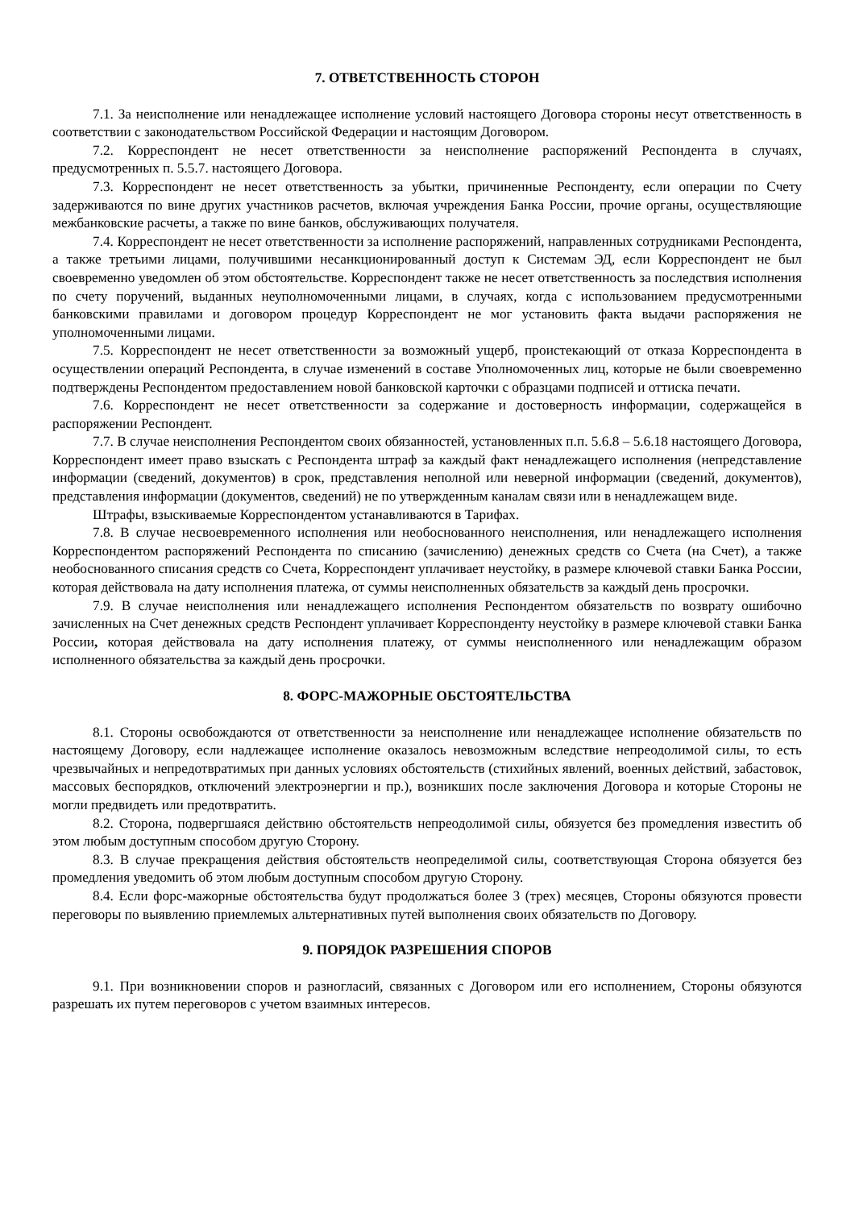7. ОТВЕТСТВЕННОСТЬ СТОРОН
7.1. За неисполнение или ненадлежащее исполнение условий настоящего Договора стороны несут ответственность в соответствии с законодательством Российской Федерации и настоящим Договором.
7.2. Корреспондент не несет ответственности за неисполнение распоряжений Респондента в случаях, предусмотренных п. 5.5.7. настоящего Договора.
7.3. Корреспондент не несет ответственность за убытки, причиненные Респонденту, если операции по Счету задерживаются по вине других участников расчетов, включая учреждения Банка России, прочие органы, осуществляющие межбанковские расчеты, а также по вине банков, обслуживающих получателя.
7.4. Корреспондент не несет ответственности за исполнение распоряжений, направленных сотрудниками Респондента, а также третьими лицами, получившими несанкционированный доступ к Системам ЭД, если Корреспондент не был своевременно уведомлен об этом обстоятельстве. Корреспондент также не несет ответственность за последствия исполнения по счету поручений, выданных неуполномоченными лицами, в случаях, когда с использованием предусмотренными банковскими правилами и договором процедур Корреспондент не мог установить факта выдачи распоряжения не уполномоченными лицами.
7.5. Корреспондент не несет ответственности за возможный ущерб, проистекающий от отказа Корреспондента в осуществлении операций Респондента, в случае изменений в составе Уполномоченных лиц, которые не были своевременно подтверждены Респондентом предоставлением новой банковской карточки с образцами подписей и оттиска печати.
7.6. Корреспондент не несет ответственности за содержание и достоверность информации, содержащейся в распоряжении Респондент.
7.7. В случае неисполнения Респондентом своих обязанностей, установленных п.п. 5.6.8 – 5.6.18 настоящего Договора, Корреспондент имеет право взыскать с Респондента штраф за каждый факт ненадлежащего исполнения (непредставление информации (сведений, документов) в срок, представления неполной или неверной информации (сведений, документов), представления информации (документов, сведений) не по утвержденным каналам связи или в ненадлежащем виде.
Штрафы, взыскиваемые Корреспондентом устанавливаются в Тарифах.
7.8. В случае несвоевременного исполнения или необоснованного неисполнения, или ненадлежащего исполнения Корреспондентом распоряжений Респондента по списанию (зачислению) денежных средств со Счета (на Счет), а также необоснованного списания средств со Счета, Корреспондент уплачивает неустойку, в размере ключевой ставки Банка России, которая действовала на дату исполнения платежа, от суммы неисполненных обязательств за каждый день просрочки.
7.9. В случае неисполнения или ненадлежащего исполнения Респондентом обязательств по возврату ошибочно зачисленных на Счет денежных средств Респондент уплачивает Корреспонденту неустойку в размере ключевой ставки Банка России, которая действовала на дату исполнения платежу, от суммы неисполненного или ненадлежащим образом исполненного обязательства за каждый день просрочки.
8. ФОРС-МАЖОРНЫЕ ОБСТОЯТЕЛЬСТВА
8.1. Стороны освобождаются от ответственности за неисполнение или ненадлежащее исполнение обязательств по настоящему Договору, если надлежащее исполнение оказалось невозможным вследствие непреодолимой силы, то есть чрезвычайных и непредотвратимых при данных условиях обстоятельств (стихийных явлений, военных действий, забастовок, массовых беспорядков, отключений электроэнергии и пр.), возникших после заключения Договора и которые Стороны не могли предвидеть или предотвратить.
8.2. Сторона, подвергшаяся действию обстоятельств непреодолимой силы, обязуется без промедления известить об этом любым доступным способом другую Сторону.
8.3. В случае прекращения действия обстоятельств неопределимой силы, соответствующая Сторона обязуется без промедления уведомить об этом любым доступным способом другую Сторону.
8.4. Если форс-мажорные обстоятельства будут продолжаться более 3 (трех) месяцев, Стороны обязуются провести переговоры по выявлению приемлемых альтернативных путей выполнения своих обязательств по Договору.
9. ПОРЯДОК РАЗРЕШЕНИЯ СПОРОВ
9.1. При возникновении споров и разногласий, связанных с Договором или его исполнением, Стороны обязуются разрешать их путем переговоров с учетом взаимных интересов.